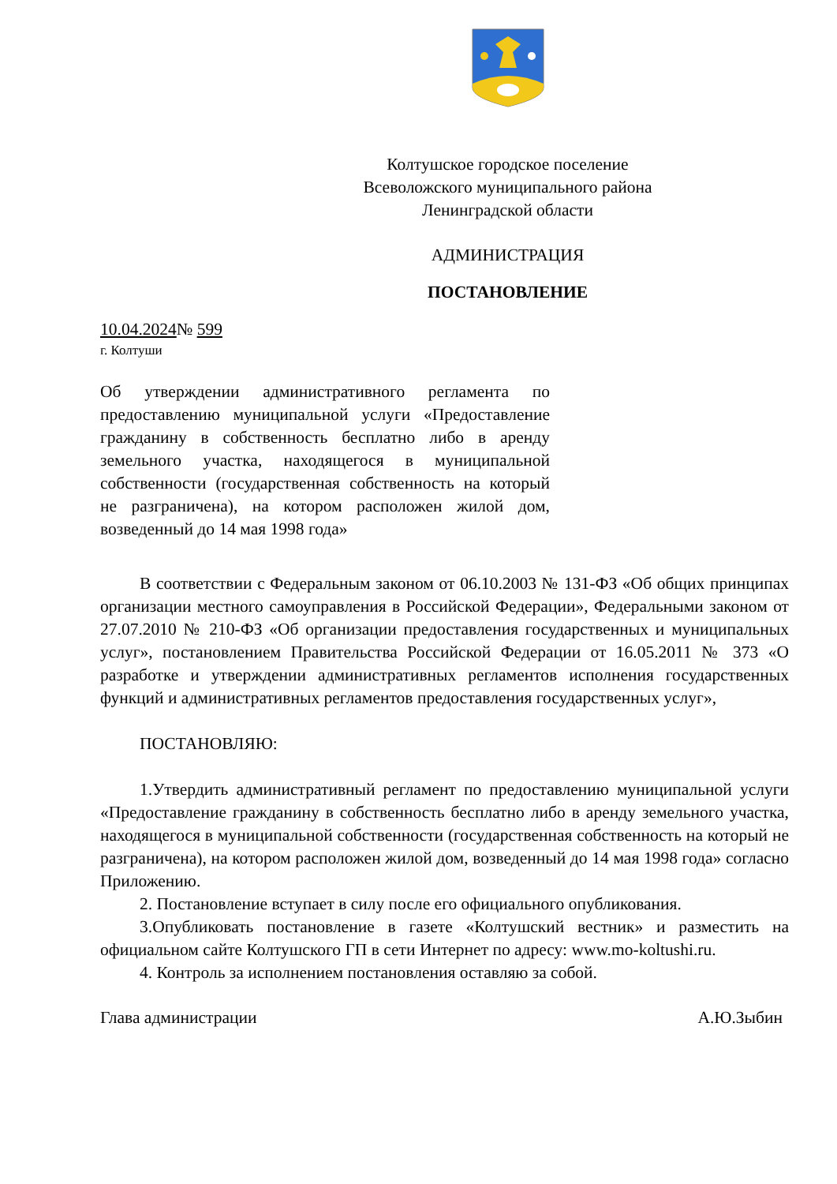Колтушское городское поселение
Всеволожского муниципального района
Ленинградской области
АДМИНИСТРАЦИЯ
ПОСТАНОВЛЕНИЕ
10.04.2024№ 599
г. Колтуши
Об утверждении административного регламента по предоставлению муниципальной услуги «Предоставление гражданину в собственность бесплатно либо в аренду земельного участка, находящегося в муниципальной собственности (государственная собственность на который не разграничена), на котором расположен жилой дом, возведенный до 14 мая 1998 года»
В соответствии с Федеральным законом от 06.10.2003 № 131-ФЗ «Об общих принципах организации местного самоуправления в Российской Федерации», Федеральными законом от 27.07.2010 № 210-ФЗ «Об организации предоставления государственных и муниципальных услуг», постановлением Правительства Российской Федерации от 16.05.2011 № 373 «О разработке и утверждении административных регламентов исполнения государственных функций и административных регламентов предоставления государственных услуг»,
ПОСТАНОВЛЯЮ:
1.Утвердить административный регламент по предоставлению муниципальной услуги «Предоставление гражданину в собственность бесплатно либо в аренду земельного участка, находящегося в муниципальной собственности (государственная собственность на который не разграничена), на котором расположен жилой дом, возведенный до 14 мая 1998 года» согласно Приложению.
2. Постановление вступает в силу после его официального опубликования.
3.Опубликовать постановление в газете «Колтушский вестник» и разместить на официальном сайте Колтушского ГП в сети Интернет по адресу: www.mo-koltushi.ru.
4. Контроль за исполнением постановления оставляю за собой.
Глава администрации А.Ю.Зыбин